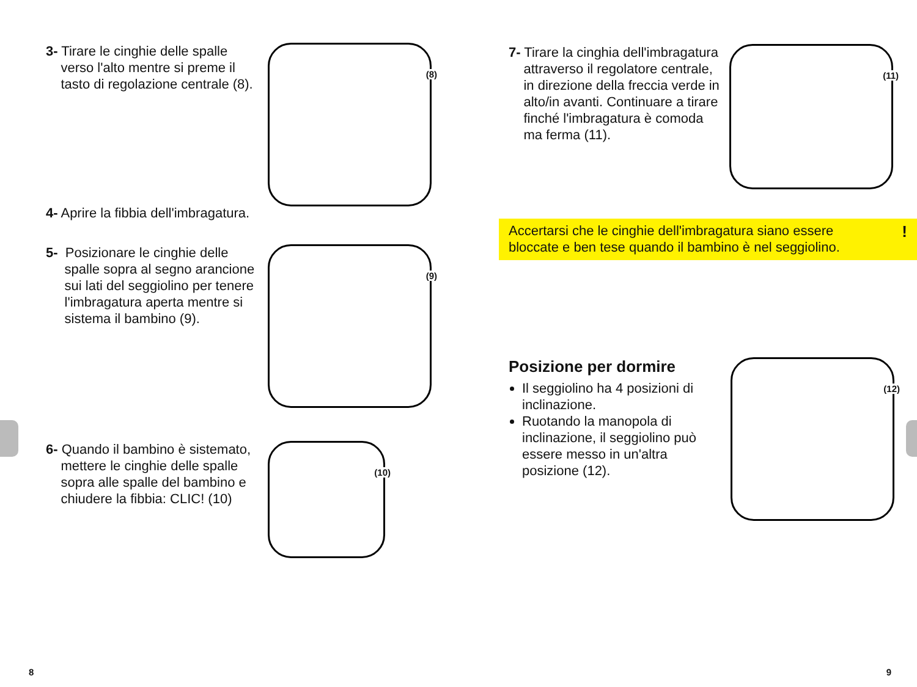3- Tirare le cinghie delle spalle
verso l'alto mentre si preme il
tasto di regolazione centrale (8).
(8)
4- Aprire la fibbia dell'imbragatura.
5- Posizionare le cinghie delle
spalle sopra al segno arancione
sui lati del seggiolino per tenere
l'imbragatura aperta mentre si
sistema il bambino (9).
(9)
6- Quando il bambino è sistemato,
mettere le cinghie delle spalle
sopra alle spalle del bambino e
chiudere la fibbia: CLIC! (10)
(10)
8
7- Tirare la cinghia dell'imbragatura
attraverso il regolatore centrale,
in direzione della freccia verde in
alto/in avanti. Continuare a tirare
finché l'imbragatura è comoda
ma ferma (11).
(11)
Accertarsi che le cinghie dell'imbragatura siano essere
bloccate e ben tese quando il bambino è nel seggiolino.
!
Posizione per dormire
Il seggiolino ha 4 posizioni di inclinazione.
Ruotando la manopola di inclinazione, il seggiolino può essere messo in un'altra posizione (12).
(12)
9